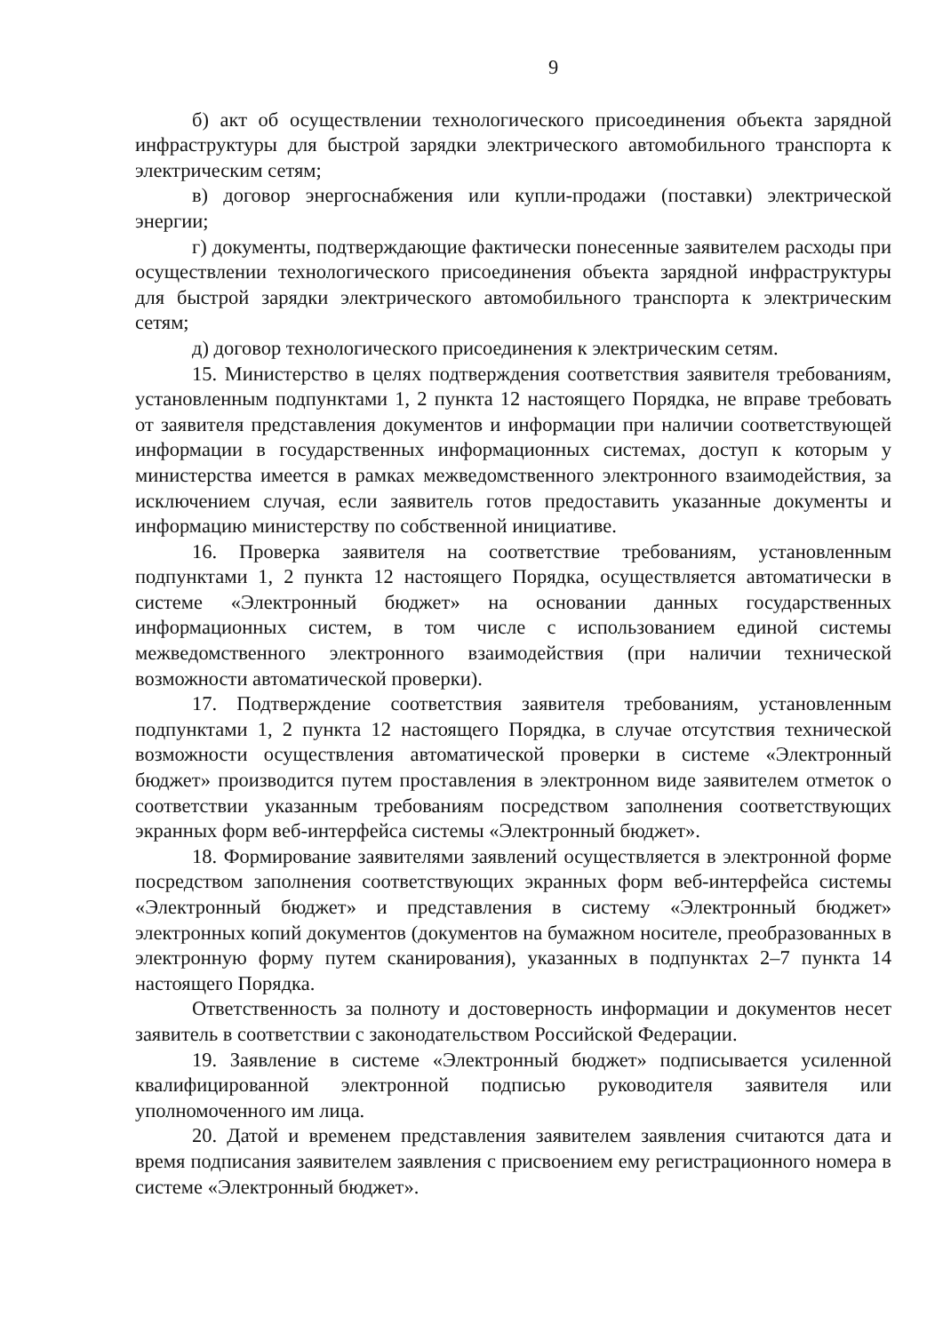9
б) акт об осуществлении технологического присоединения объекта зарядной инфраструктуры для быстрой зарядки электрического автомобильного транспорта к электрическим сетям;
в) договор энергоснабжения или купли-продажи (поставки) электрической энергии;
г) документы, подтверждающие фактически понесенные заявителем расходы при осуществлении технологического присоединения объекта зарядной инфраструктуры для быстрой зарядки электрического автомобильного транспорта к электрическим сетям;
д) договор технологического присоединения к электрическим сетям.
15. Министерство в целях подтверждения соответствия заявителя требованиям, установленным подпунктами 1, 2 пункта 12 настоящего Порядка, не вправе требовать от заявителя представления документов и информации при наличии соответствующей информации в государственных информационных системах, доступ к которым у министерства имеется в рамках межведомственного электронного взаимодействия, за исключением случая, если заявитель готов предоставить указанные документы и информацию министерству по собственной инициативе.
16. Проверка заявителя на соответствие требованиям, установленным подпунктами 1, 2 пункта 12 настоящего Порядка, осуществляется автоматически в системе «Электронный бюджет» на основании данных государственных информационных систем, в том числе с использованием единой системы межведомственного электронного взаимодействия (при наличии технической возможности автоматической проверки).
17. Подтверждение соответствия заявителя требованиям, установленным подпунктами 1, 2 пункта 12 настоящего Порядка, в случае отсутствия технической возможности осуществления автоматической проверки в системе «Электронный бюджет» производится путем проставления в электронном виде заявителем отметок о соответствии указанным требованиям посредством заполнения соответствующих экранных форм веб-интерфейса системы «Электронный бюджет».
18. Формирование заявителями заявлений осуществляется в электронной форме посредством заполнения соответствующих экранных форм веб-интерфейса системы «Электронный бюджет» и представления в систему «Электронный бюджет» электронных копий документов (документов на бумажном носителе, преобразованных в электронную форму путем сканирования), указанных в подпунктах 2–7 пункта 14 настоящего Порядка.
Ответственность за полноту и достоверность информации и документов несет заявитель в соответствии с законодательством Российской Федерации.
19. Заявление в системе «Электронный бюджет» подписывается усиленной квалифицированной электронной подписью руководителя заявителя или уполномоченного им лица.
20. Датой и временем представления заявителем заявления считаются дата и время подписания заявителем заявления с присвоением ему регистрационного номера в системе «Электронный бюджет».